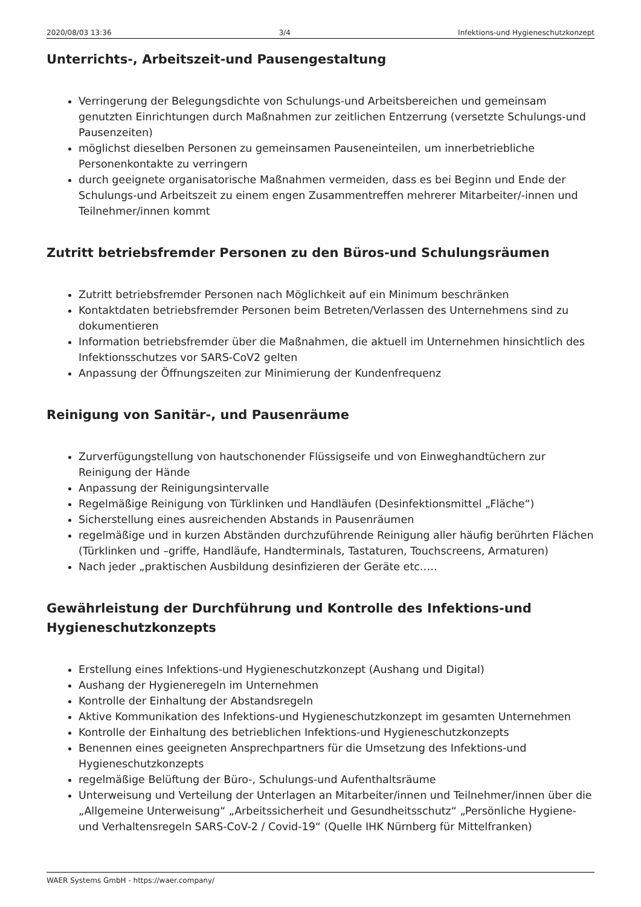2020/08/03 13:36 3/4 Infektions-und Hygieneschutzkonzept
Unterrichts-, Arbeitszeit-und Pausengestaltung
Verringerung der Belegungsdichte von Schulungs-und Arbeitsbereichen und gemeinsam genutzten Einrichtungen durch Maßnahmen zur zeitlichen Entzerrung (versetzte Schulungs-und Pausenzeiten)
möglichst dieselben Personen zu gemeinsamen Pauseneinteilen, um innerbetriebliche Personenkontakte zu verringern
durch geeignete organisatorische Maßnahmen vermeiden, dass es bei Beginn und Ende der Schulungs-und Arbeitszeit zu einem engen Zusammentreffen mehrerer Mitarbeiter/-innen und Teilnehmer/innen kommt
Zutritt betriebsfremder Personen zu den Büros-und Schulungsräumen
Zutritt betriebsfremder Personen nach Möglichkeit auf ein Minimum beschränken
Kontaktdaten betriebsfremder Personen beim Betreten/Verlassen des Unternehmens sind zu dokumentieren
Information betriebsfremder über die Maßnahmen, die aktuell im Unternehmen hinsichtlich des Infektionsschutzes vor SARS-CoV2 gelten
Anpassung der Öffnungszeiten zur Minimierung der Kundenfrequenz
Reinigung von Sanitär-, und Pausenräume
Zurverfügungstellung von hautschonender Flüssigseife und von Einweghandtüchern zur Reinigung der Hände
Anpassung der Reinigungsintervalle
Regelmäßige Reinigung von Türklinken und Handläufen (Desinfektionsmittel „Fläche“)
Sicherstellung eines ausreichenden Abstands in Pausenräumen
regelmäßige und in kurzen Abständen durchzuführende Reinigung aller häufig berührten Flächen (Türklinken und –griffe, Handläufe, Handterminals, Tastaturen, Touchscreens, Armaturen)
Nach jeder „praktischen Ausbildung desinfizieren der Geräte etc.….
Gewährleistung der Durchführung und Kontrolle des Infektions-und Hygieneschutzkonzepts
Erstellung eines Infektions-und Hygieneschutzkonzept (Aushang und Digital)
Aushang der Hygieneregeln im Unternehmen
Kontrolle der Einhaltung der Abstandsregeln
Aktive Kommunikation des Infektions-und Hygieneschutzkonzept im gesamten Unternehmen
Kontrolle der Einhaltung des betrieblichen Infektions-und Hygieneschutzkonzepts
Benennen eines geeigneten Ansprechpartners für die Umsetzung des Infektions-und Hygieneschutzkonzepts
regelmäßige Belüftung der Büro-, Schulungs-und Aufenthaltsräume
Unterweisung und Verteilung der Unterlagen an Mitarbeiter/innen und Teilnehmer/innen über die „Allgemeine Unterweisung“ „Arbeitssicherheit und Gesundheitsschutz“ „Persönliche Hygiene-und Verhaltensregeln SARS-CoV-2 / Covid-19“ (Quelle IHK Nürnberg für Mittelfranken)
WAER Systems GmbH - https://waer.company/